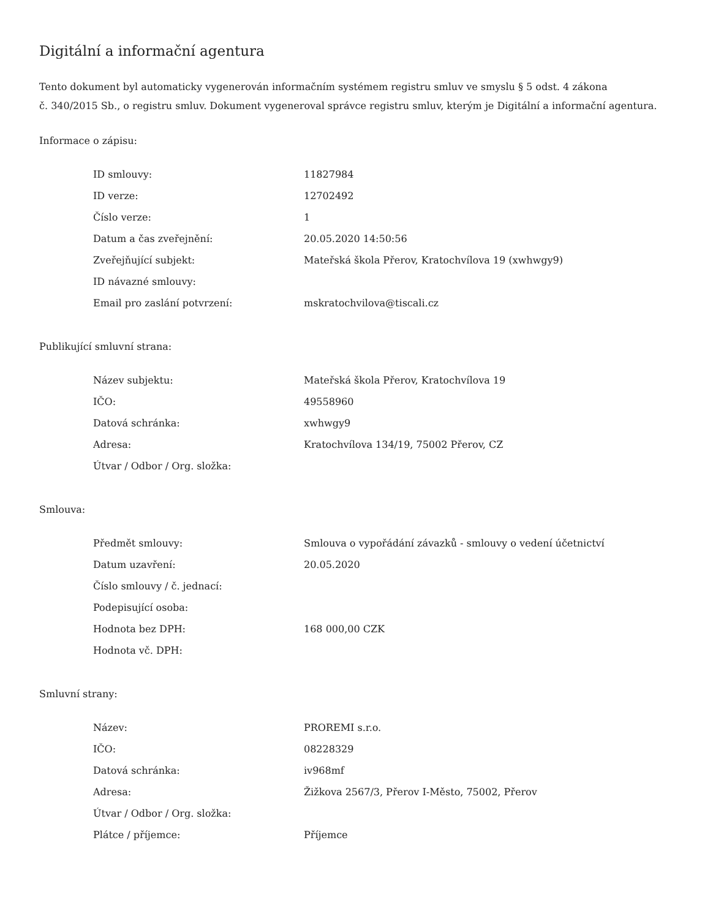Digitální a informační agentura
Tento dokument byl automaticky vygenerován informačním systémem registru smluv ve smyslu § 5 odst. 4 zákona
č. 340/2015 Sb., o registru smluv. Dokument vygeneroval správce registru smluv, kterým je Digitální a informační agentura.
Informace o zápisu:
| ID smlouvy: | 11827984 |
| ID verze: | 12702492 |
| Číslo verze: | 1 |
| Datum a čas zveřejnění: | 20.05.2020 14:50:56 |
| Zveřejňující subjekt: | Mateřská škola Přerov, Kratochvílova 19 (xwhwgy9) |
| ID návazné smlouvy: | |
| Email pro zaslání potvrzení: | mskratochvilova@tiscali.cz |
Publikující smluvní strana:
| Název subjektu: | Mateřská škola Přerov, Kratochvílova 19 |
| IČO: | 49558960 |
| Datová schránka: | xwhwgy9 |
| Adresa: | Kratochvílova 134/19, 75002 Přerov, CZ |
| Útvar / Odbor / Org. složka: | |
Smlouva:
| Předmět smlouvy: | Smlouva o vypořádání závazků - smlouvy o vedení účetnictví |
| Datum uzavření: | 20.05.2020 |
| Číslo smlouvy / č. jednací: | |
| Podepisující osoba: | |
| Hodnota bez DPH: | 168 000,00 CZK |
| Hodnota vč. DPH: | |
Smluvní strany:
| Název: | PROREMI s.r.o. |
| IČO: | 08228329 |
| Datová schránka: | iv968mf |
| Adresa: | Žižkova 2567/3, Přerov I-Město, 75002, Přerov |
| Útvar / Odbor / Org. složka: | |
| Plátce / příjemce: | Příjemce |